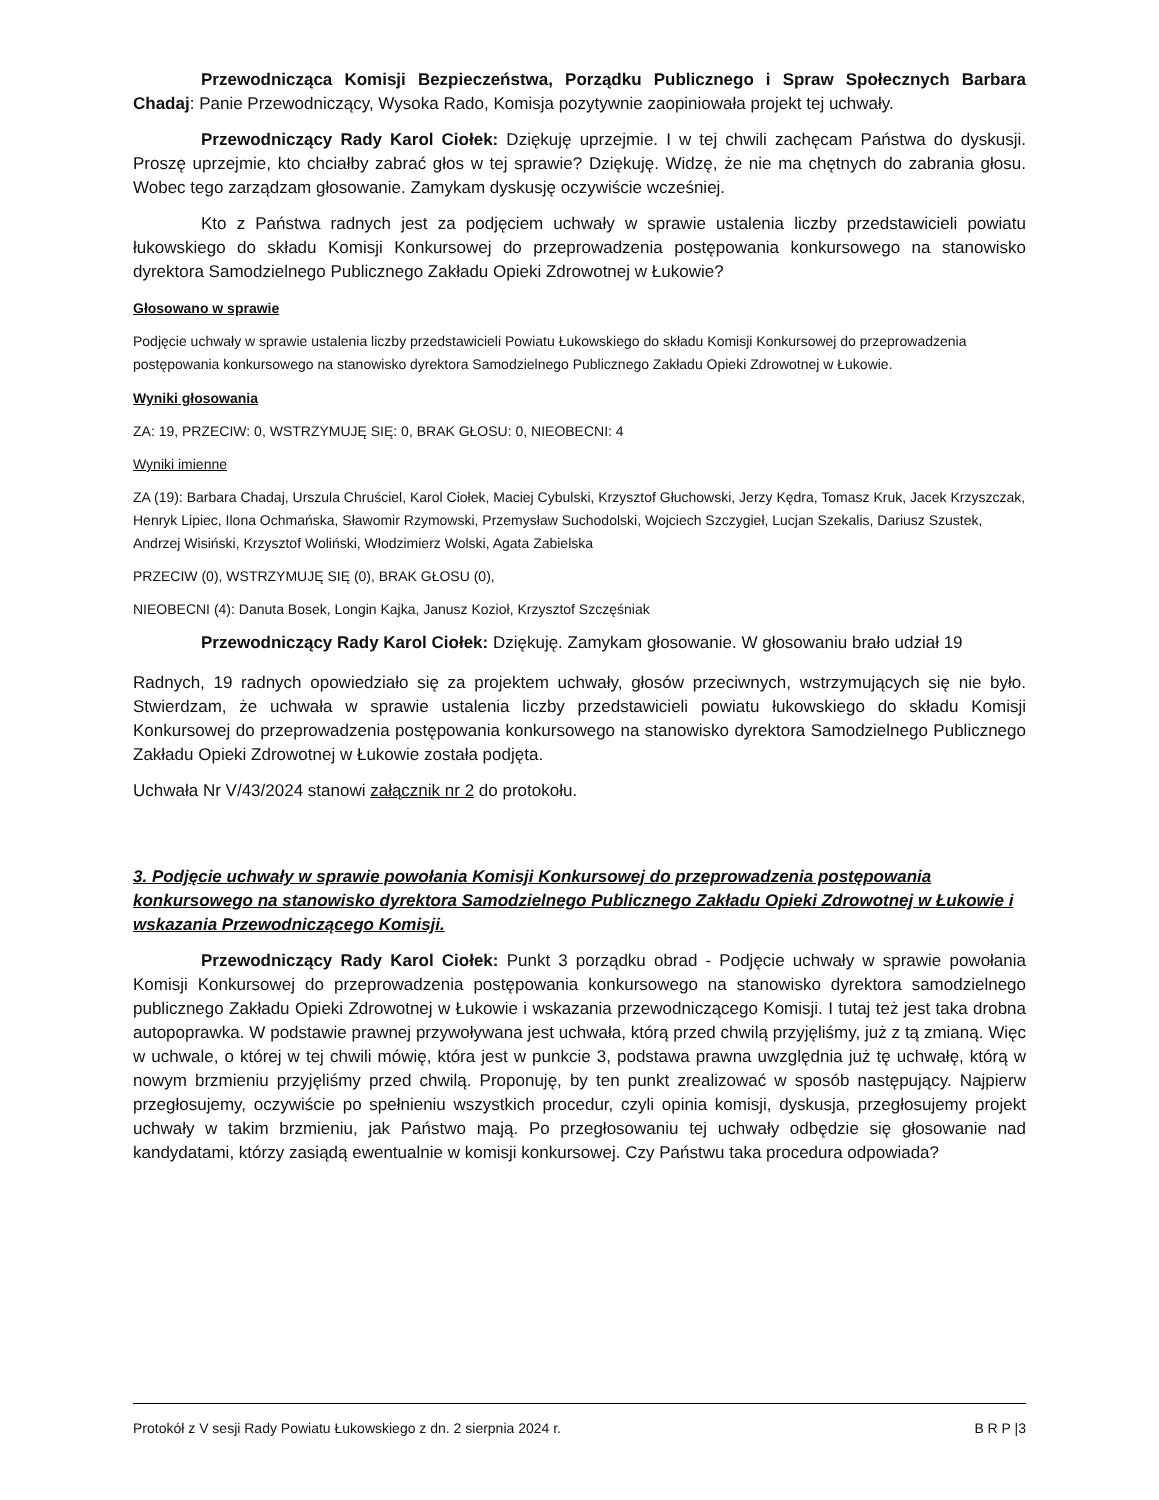Przewodnicząca Komisji Bezpieczeństwa, Porządku Publicznego i Spraw Społecznych Barbara Chadaj: Panie Przewodniczący, Wysoka Rado, Komisja pozytywnie zaopiniowała projekt tej uchwały.
Przewodniczący Rady Karol Ciołek: Dziękuję uprzejmie. I w tej chwili zachęcam Państwa do dyskusji. Proszę uprzejmie, kto chciałby zabrać głos w tej sprawie? Dziękuję. Widzę, że nie ma chętnych do zabrania głosu. Wobec tego zarządzam głosowanie. Zamykam dyskusję oczywiście wcześniej.
Kto z Państwa radnych jest za podjęciem uchwały w sprawie ustalenia liczby przedstawicieli powiatu łukowskiego do składu Komisji Konkursowej do przeprowadzenia postępowania konkursowego na stanowisko dyrektora Samodzielnego Publicznego Zakładu Opieki Zdrowotnej w Łukowie?
Głosowano w sprawie
Podjęcie uchwały w sprawie ustalenia liczby przedstawicieli Powiatu Łukowskiego do składu Komisji Konkursowej do przeprowadzenia postępowania konkursowego na stanowisko dyrektora Samodzielnego Publicznego Zakładu Opieki Zdrowotnej w Łukowie.
Wyniki głosowania
ZA: 19, PRZECIW: 0, WSTRZYMUJĘ SIĘ: 0, BRAK GŁOSU: 0, NIEOBECNI: 4
Wyniki imienne
ZA (19): Barbara Chadaj, Urszula Chruściel, Karol Ciołek, Maciej Cybulski, Krzysztof Głuchowski, Jerzy Kędra, Tomasz Kruk, Jacek Krzyszczak, Henryk Lipiec, Ilona Ochmańska, Sławomir Rzymowski, Przemysław Suchodolski, Wojciech Szczygieł, Lucjan Szekalis, Dariusz Szustek, Andrzej Wisiński, Krzysztof Woliński, Włodzimierz Wolski, Agata Zabielska
PRZECIW (0), WSTRZYMUJĘ SIĘ (0), BRAK GŁOSU (0),
NIEOBECNI (4): Danuta Bosek, Longin Kajka, Janusz Kozioł, Krzysztof Szczęśniak
Przewodniczący Rady Karol Ciołek: Dziękuję. Zamykam głosowanie. W głosowaniu brało udział 19
Radnych, 19 radnych opowiedziało się za projektem uchwały, głosów przeciwnych, wstrzymujących się nie było. Stwierdzam, że uchwała w sprawie ustalenia liczby przedstawicieli powiatu łukowskiego do składu Komisji Konkursowej do przeprowadzenia postępowania konkursowego na stanowisko dyrektora Samodzielnego Publicznego Zakładu Opieki Zdrowotnej w Łukowie została podjęta.
Uchwała Nr V/43/2024 stanowi załącznik nr 2 do protokołu.
3. Podjęcie uchwały w sprawie powołania Komisji Konkursowej do przeprowadzenia postępowania konkursowego na stanowisko dyrektora Samodzielnego Publicznego Zakładu Opieki Zdrowotnej w Łukowie i wskazania Przewodniczącego Komisji.
Przewodniczący Rady Karol Ciołek: Punkt 3 porządku obrad - Podjęcie uchwały w sprawie powołania Komisji Konkursowej do przeprowadzenia postępowania konkursowego na stanowisko dyrektora samodzielnego publicznego Zakładu Opieki Zdrowotnej w Łukowie i wskazania przewodniczącego Komisji. I tutaj też jest taka drobna autopoprawka. W podstawie prawnej przywoływana jest uchwała, którą przed chwilą przyjęliśmy, już z tą zmianą. Więc w uchwale, o której w tej chwili mówię, która jest w punkcie 3, podstawa prawna uwzględnia już tę uchwałę, którą w nowym brzmieniu przyjęliśmy przed chwilą. Proponuję, by ten punkt zrealizować w sposób następujący. Najpierw przegłosujemy, oczywiście po spełnieniu wszystkich procedur, czyli opinia komisji, dyskusja, przegłosujemy projekt uchwały w takim brzmieniu, jak Państwo mają. Po przegłosowaniu tej uchwały odbędzie się głosowanie nad kandydatami, którzy zasiądą ewentualnie w komisji konkursowej. Czy Państwu taka procedura odpowiada?
Protokół z V sesji Rady Powiatu Łukowskiego z dn. 2 sierpnia 2024 r. B R P |3